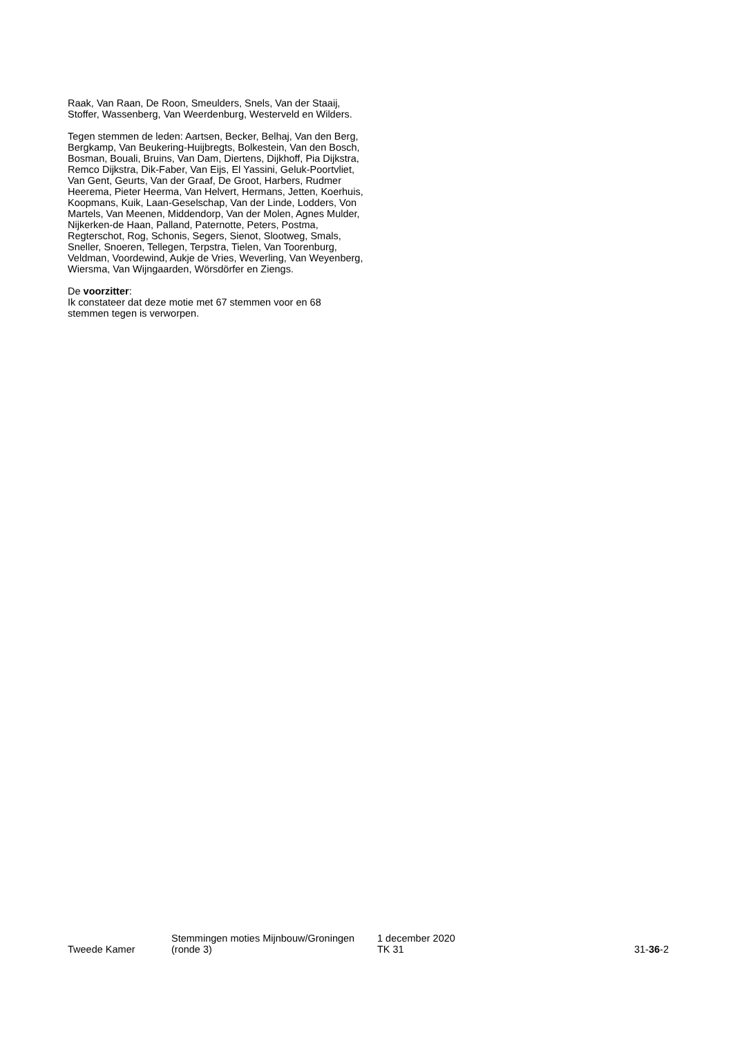Raak, Van Raan, De Roon, Smeulders, Snels, Van der Staaij, Stoffer, Wassenberg, Van Weerdenburg, Westerveld en Wilders.
Tegen stemmen de leden: Aartsen, Becker, Belhaj, Van den Berg, Bergkamp, Van Beukering-Huijbregts, Bolkestein, Van den Bosch, Bosman, Bouali, Bruins, Van Dam, Diertens, Dijkhoff, Pia Dijkstra, Remco Dijkstra, Dik-Faber, Van Eijs, El Yassini, Geluk-Poortvliet, Van Gent, Geurts, Van der Graaf, De Groot, Harbers, Rudmer Heerema, Pieter Heerma, Van Helvert, Hermans, Jetten, Koerhuis, Koopmans, Kuik, Laan-Geselschap, Van der Linde, Lodders, Von Martels, Van Meenen, Middendorp, Van der Molen, Agnes Mulder, Nijkerken-de Haan, Palland, Paternotte, Peters, Postma, Regterschot, Rog, Schonis, Segers, Sienot, Slootweg, Smals, Sneller, Snoeren, Tellegen, Terpstra, Tielen, Van Toorenburg, Veldman, Voordewind, Aukje de Vries, Weverling, Van Weyenberg, Wiersma, Van Wijngaarden, Wörsdörfer en Ziengs.
De voorzitter:
Ik constateer dat deze motie met 67 stemmen voor en 68 stemmen tegen is verworpen.
Tweede Kamer
Stemmingen moties Mijnbouw/Groningen
(ronde 3)
1 december 2020
TK 31
31-36-2